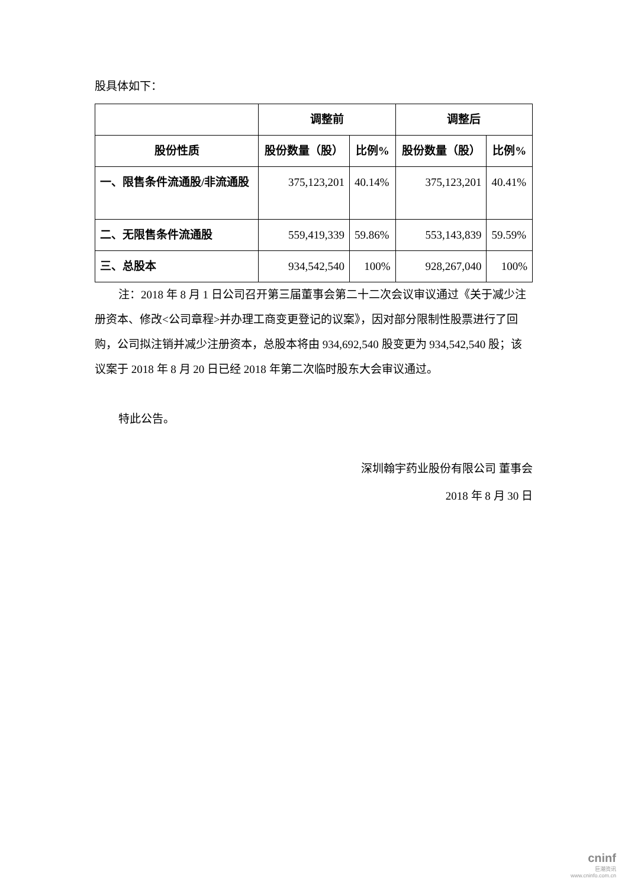股具体如下：
| | 调整前 | | 调整后 | |
| --- | --- | --- | --- | --- |
| 股份性质 | 股份数量（股） | 比例% | 股份数量（股） | 比例% |
| 一、限售条件流通股/非流通股 | 375,123,201 | 40.14% | 375,123,201 | 40.41% |
| 二、无限售条件流通股 | 559,419,339 | 59.86% | 553,143,839 | 59.59% |
| 三、总股本 | 934,542,540 | 100% | 928,267,040 | 100% |
注：2018 年 8 月 1 日公司召开第三届董事会第二十二次会议审议通过《关于减少注册资本、修改<公司章程>并办理工商变更登记的议案》，因对部分限制性股票进行了回购，公司拟注销并减少注册资本，总股本将由 934,692,540 股变更为 934,542,540 股；该议案于 2018 年 8 月 20 日已经 2018 年第二次临时股东大会审议通过。
特此公告。
深圳翰宇药业股份有限公司 董事会
2018 年 8 月 30 日
cninf
巨潮资讯
www.cninfo.com.cn